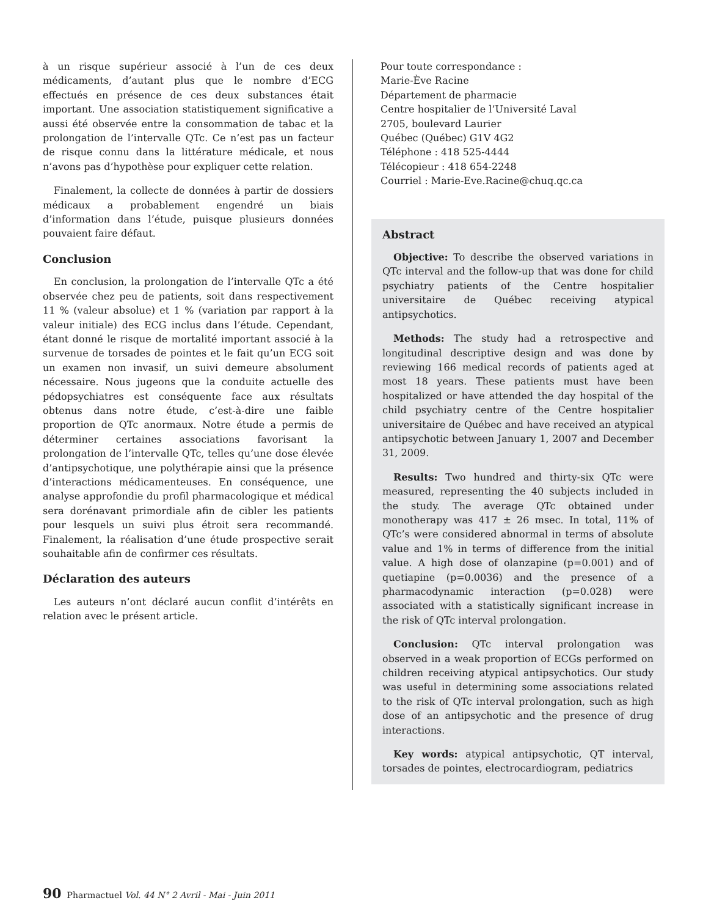à un risque supérieur associé à l’un de ces deux médicaments, d’autant plus que le nombre d’ECG effectués en présence de ces deux substances était important. Une association statistiquement significative a aussi été observée entre la consommation de tabac et la prolongation de l’intervalle QTc. Ce n’est pas un facteur de risque connu dans la littérature médicale, et nous n’avons pas d’hypothèse pour expliquer cette relation.
Finalement, la collecte de données à partir de dossiers médicaux a probablement engendré un biais d’information dans l’étude, puisque plusieurs données pouvaient faire défaut.
Conclusion
En conclusion, la prolongation de l’intervalle QTc a été observée chez peu de patients, soit dans respectivement 11 % (valeur absolue) et 1 % (variation par rapport à la valeur initiale) des ECG inclus dans l’étude. Cependant, étant donné le risque de mortalité important associé à la survenue de torsades de pointes et le fait qu’un ECG soit un examen non invasif, un suivi demeure absolument nécessaire. Nous jugeons que la conduite actuelle des pédopsychiatres est conséquente face aux résultats obtenus dans notre étude, c’est-à-dire une faible proportion de QTc anormaux. Notre étude a permis de déterminer certaines associations favorisant la prolongation de l’intervalle QTc, telles qu’une dose élevée d’antipsychotique, une polythérapie ainsi que la présence d’interactions médicamenteuses. En conséquence, une analyse approfondie du profil pharmacologique et médical sera dorénavant primordiale afin de cibler les patients pour lesquels un suivi plus étroit sera recommandé. Finalement, la réalisation d’une étude prospective serait souhaitable afin de confirmer ces résultats.
Déclaration des auteurs
Les auteurs n’ont déclaré aucun conflit d’intérêts en relation avec le présent article.
Pour toute correspondance :
Marie-Ève Racine
Département de pharmacie
Centre hospitalier de l’Université Laval
2705, boulevard Laurier
Québec (Québec) G1V 4G2
Téléphone : 418 525-4444
Télécopieur : 418 654-2248
Courriel : Marie-Eve.Racine@chuq.qc.ca
Abstract
Objective: To describe the observed variations in QTc interval and the follow-up that was done for child psychiatry patients of the Centre hospitalier universitaire de Québec receiving atypical antipsychotics.
Methods: The study had a retrospective and longitudinal descriptive design and was done by reviewing 166 medical records of patients aged at most 18 years. These patients must have been hospitalized or have attended the day hospital of the child psychiatry centre of the Centre hospitalier universitaire de Québec and have received an atypical antipsychotic between January 1, 2007 and December 31, 2009.
Results: Two hundred and thirty-six QTc were measured, representing the 40 subjects included in the study. The average QTc obtained under monotherapy was 417 ± 26 msec. In total, 11% of QTc’s were considered abnormal in terms of absolute value and 1% in terms of difference from the initial value. A high dose of olanzapine (p=0.001) and of quetiapine (p=0.0036) and the presence of a pharmacodynamic interaction (p=0.028) were associated with a statistically significant increase in the risk of QTc interval prolongation.
Conclusion: QTc interval prolongation was observed in a weak proportion of ECGs performed on children receiving atypical antipsychotics. Our study was useful in determining some associations related to the risk of QTc interval prolongation, such as high dose of an antipsychotic and the presence of drug interactions.
Key words: atypical antipsychotic, QT interval, torsades de pointes, electrocardiogram, pediatrics
90 Pharmactuel Vol. 44 N° 2 Avril - Mai - Juin 2011